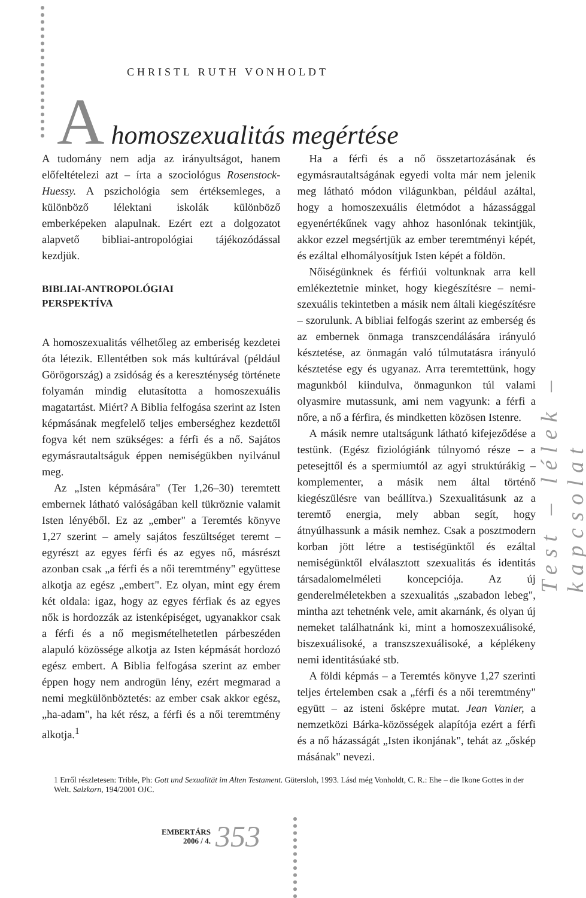CHRISTL RUTH VONHOLDT
A homoszexualitás megértése
A tudomány nem adja az irányultságot, hanem előfeltételezi azt – írta a szociológus Rosenstock-Huessy. A pszichológia sem értéksemleges, a különböző lélektani iskolák különböző emberképeken alapulnak. Ezért ezt a dolgozatot alapvető bibliai-antropológiai tájékozódással kezdjük.
BIBLIAI-ANTROPOLÓGIAI
PERSPEKTÍVA
A homoszexualitás vélhetőleg az emberiség kezdetei óta létezik. Ellentétben sok más kultúrával (például Görögország) a zsidóság és a kereszténység története folyamán mindig elutasította a homoszexuális magatartást. Miért? A Biblia felfogása szerint az Isten képmásának megfelelő teljes emberséghez kezdettől fogva két nem szükséges: a férfi és a nő. Sajátos egymásrautaltságuk éppen nemiségükben nyilvánul meg.
Az „Isten képmására" (Ter 1,26–30) teremtett embernek látható valóságában kell tükröznie valamit Isten lényéből. Ez az „ember" a Teremtés könyve 1,27 szerint – amely sajátos feszültséget teremt – egyrészt az egyes férfi és az egyes nő, másrészt azonban csak „a férfi és a női teremtmény" együttese alkotja az egész „embert". Ez olyan, mint egy érem két oldala: igaz, hogy az egyes férfiak és az egyes nők is hordozzák az istenképiséget, ugyanakkor csak a férfi és a nő megismételhetetlen párbeszéden alapuló közössége alkotja az Isten képmását hordozó egész embert. A Biblia felfogása szerint az ember éppen hogy nem androgün lény, ezért megmarad a nemi megkülönböztetés: az ember csak akkor egész, „ha-adam", ha két rész, a férfi és a női teremtmény alkotja.<sup>1</sup>
Ha a férfi és a nő összetartozásának és egymásrautaltságának egyedi volta már nem jelenik meg látható módon világunkban, például azáltal, hogy a homoszexuális életmódot a házassággal egyenértékűnek vagy ahhoz hasonlónak tekintjük, akkor ezzel megsértjük az ember teremtményi képét, és ezáltal elhomályosítjuk Isten képét a földön.
Nőiségünknek és férfiúi voltunknak arra kell emlékeztetnie minket, hogy kiegészítésre – nemi-szexuális tekintetben a másik nem általi kiegészítésre – szorulunk. A bibliai felfogás szerint az emberség és az embernek önmaga transzcendálására irányuló késztetése, az önmagán való túlmutatásra irányuló késztetése egy és ugyanaz. Arra teremtettünk, hogy magunkból kiindulva, önmagunkon túl valami olyasmire mutassunk, ami nem vagyunk: a férfi a nőre, a nő a férfira, és mindketten közösen Istenre.
A másik nemre utaltságunk látható kifejeződése a testünk. (Egész fiziológiánk túlnyomó része – a petesejttől és a spermiumtól az agyi struktúrákig – komplementer, a másik nem által történő kiegészülésre van beállítva.) Szexualitásunk az a teremtő energia, mely abban segít, hogy átnyúlhassunk a másik nemhez. Csak a posztmodern korban jött létre a testiségünktől és ezáltal nemiségünktől elválasztott szexualitás és identitás társadalomelméleti koncepciója. Az új genderelméletekben a szexualitás „szabadon lebeg", mintha azt tehetnénk vele, amit akarnánk, és olyan új nemeket találhatnánk ki, mint a homoszexuálisoké, biszexuálisoké, a transzszexuálisoké, a képlékeny nemi identitásúaké stb.
A földi képmás – a Teremtés könyve 1,27 szerinti teljes értelemben csak a „férfi és a női teremtmény" együtt – az isteni ősképre mutat. Jean Vanier, a nemzetközi Bárka-közösségek alapítója ezért a férfi és a nő házasságát „Isten ikonjának", tehát az „őskép másának" nevezi.
Test – lélek – kapcsolat
1 Erről részletesen: Trible, Ph: Gott und Sexualität im Alten Testament. Gütersloh, 1993. Lásd még Vonholdt, C. R.: Ehe – die Ikone Gottes in der Welt. Salzkorn, 194/2001 OJC.
EMBERTÁRS
2006 / 4.
353